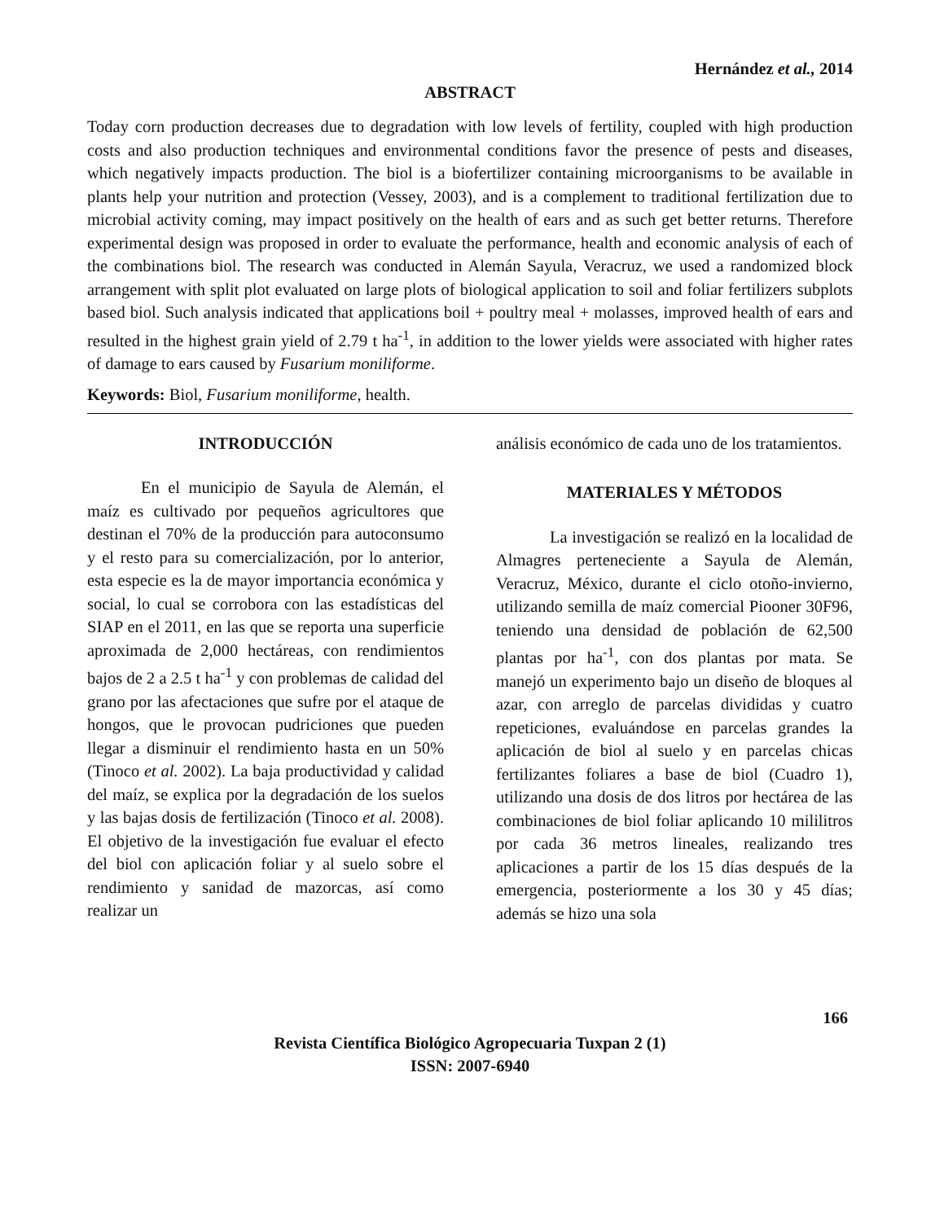Hernández et al., 2014
ABSTRACT
Today corn production decreases due to degradation with low levels of fertility, coupled with high production costs and also production techniques and environmental conditions favor the presence of pests and diseases, which negatively impacts production. The biol is a biofertilizer containing microorganisms to be available in plants help your nutrition and protection (Vessey, 2003), and is a complement to traditional fertilization due to microbial activity coming, may impact positively on the health of ears and as such get better returns. Therefore experimental design was proposed in order to evaluate the performance, health and economic analysis of each of the combinations biol. The research was conducted in Alemán Sayula, Veracruz, we used a randomized block arrangement with split plot evaluated on large plots of biological application to soil and foliar fertilizers subplots based biol. Such analysis indicated that applications boil + poultry meal + molasses, improved health of ears and resulted in the highest grain yield of 2.79 t ha<sup>-1</sup>, in addition to the lower yields were associated with higher rates of damage to ears caused by Fusarium moniliforme.
Keywords: Biol, Fusarium moniliforme, health.
INTRODUCCIÓN
En el municipio de Sayula de Alemán, el maíz es cultivado por pequeños agricultores que destinan el 70% de la producción para autoconsumo y el resto para su comercialización, por lo anterior, esta especie es la de mayor importancia económica y social, lo cual se corrobora con las estadísticas del SIAP en el 2011, en las que se reporta una superficie aproximada de 2,000 hectáreas, con rendimientos bajos de 2 a 2.5 t ha<sup>-1</sup> y con problemas de calidad del grano por las afectaciones que sufre por el ataque de hongos, que le provocan pudriciones que pueden llegar a disminuir el rendimiento hasta en un 50% (Tinoco et al. 2002). La baja productividad y calidad del maíz, se explica por la degradación de los suelos y las bajas dosis de fertilización (Tinoco et al. 2008). El objetivo de la investigación fue evaluar el efecto del biol con aplicación foliar y al suelo sobre el rendimiento y sanidad de mazorcas, así como realizar un
análisis económico de cada uno de los tratamientos.
MATERIALES Y MÉTODOS
La investigación se realizó en la localidad de Almagres perteneciente a Sayula de Alemán, Veracruz, México, durante el ciclo otoño-invierno, utilizando semilla de maíz comercial Piooner 30F96, teniendo una densidad de población de 62,500 plantas por ha<sup>-1</sup>, con dos plantas por mata. Se manejó un experimento bajo un diseño de bloques al azar, con arreglo de parcelas divididas y cuatro repeticiones, evaluándose en parcelas grandes la aplicación de biol al suelo y en parcelas chicas fertilizantes foliares a base de biol (Cuadro 1), utilizando una dosis de dos litros por hectárea de las combinaciones de biol foliar aplicando 10 mililitros por cada 36 metros lineales, realizando tres aplicaciones a partir de los 15 días después de la emergencia, posteriormente a los 30 y 45 días; además se hizo una sola
166
Revista Científica Biológico Agropecuaria Tuxpan 2 (1)
ISSN: 2007-6940